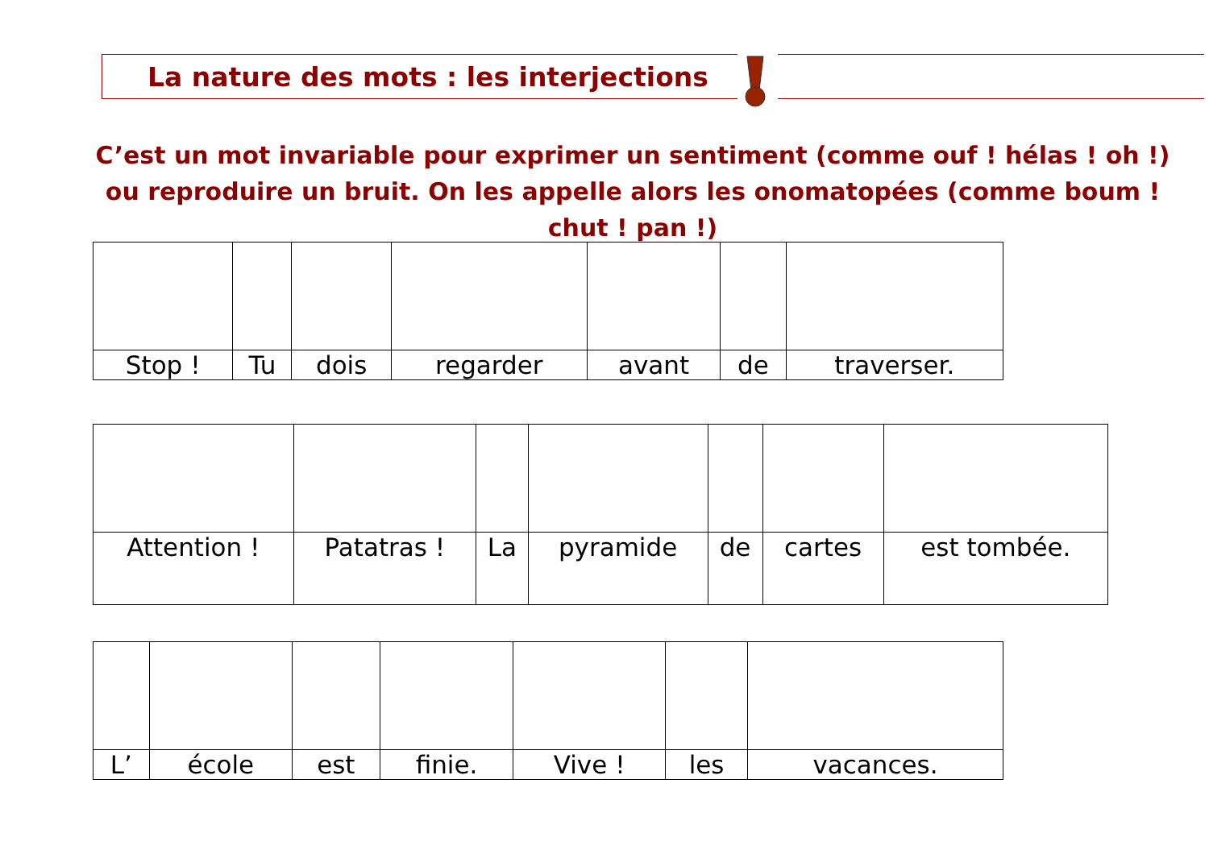La nature des mots : les interjections
C’est un mot invariable pour exprimer un sentiment (comme ouf ! hélas ! oh !) ou reproduire un bruit. On les appelle alors les onomatopées (comme boum ! chut ! pan !)
| Stop ! | Tu | dois | regarder | avant | de | traverser. |
| Attention ! | Patatras ! | La | pyramide | de | cartes | est tombée. |
| L’ | école | est | finie. | Vive ! | les | vacances. |